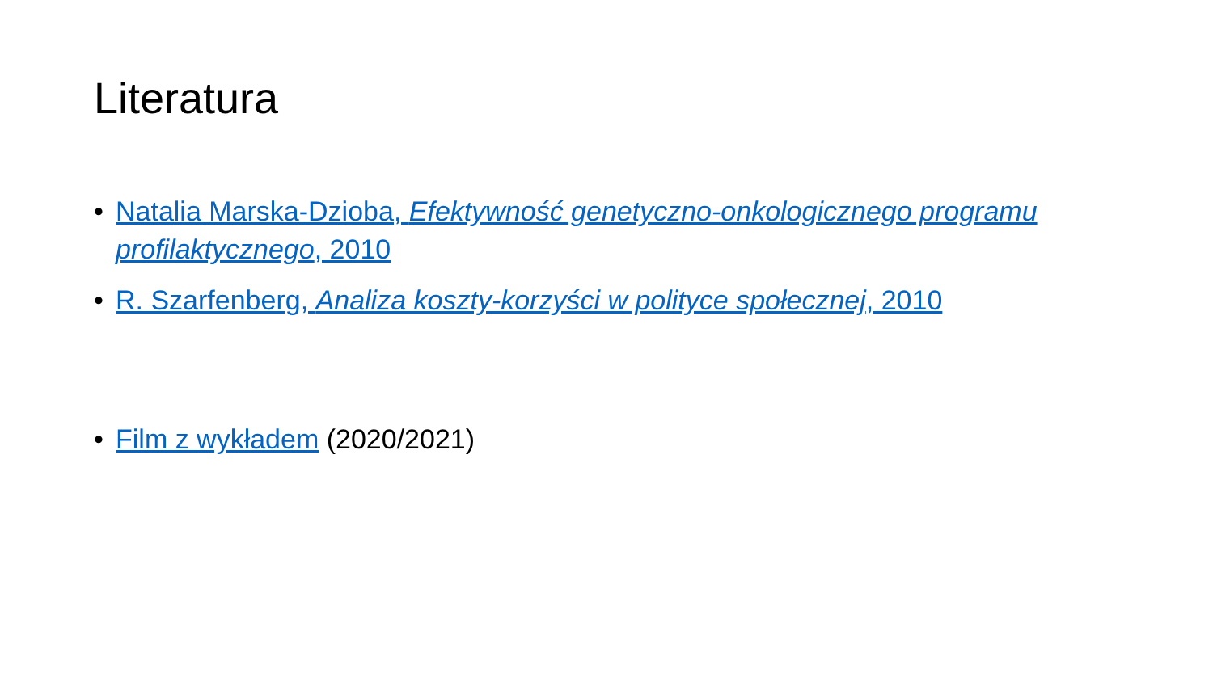Literatura
• Natalia Marska-Dzioba, Efektywność genetyczno-onkologicznego programu profilaktycznego, 2010
• R. Szarfenberg, Analiza koszty-korzyści w polityce społecznej, 2010
• Film z wykładem (2020/2021)